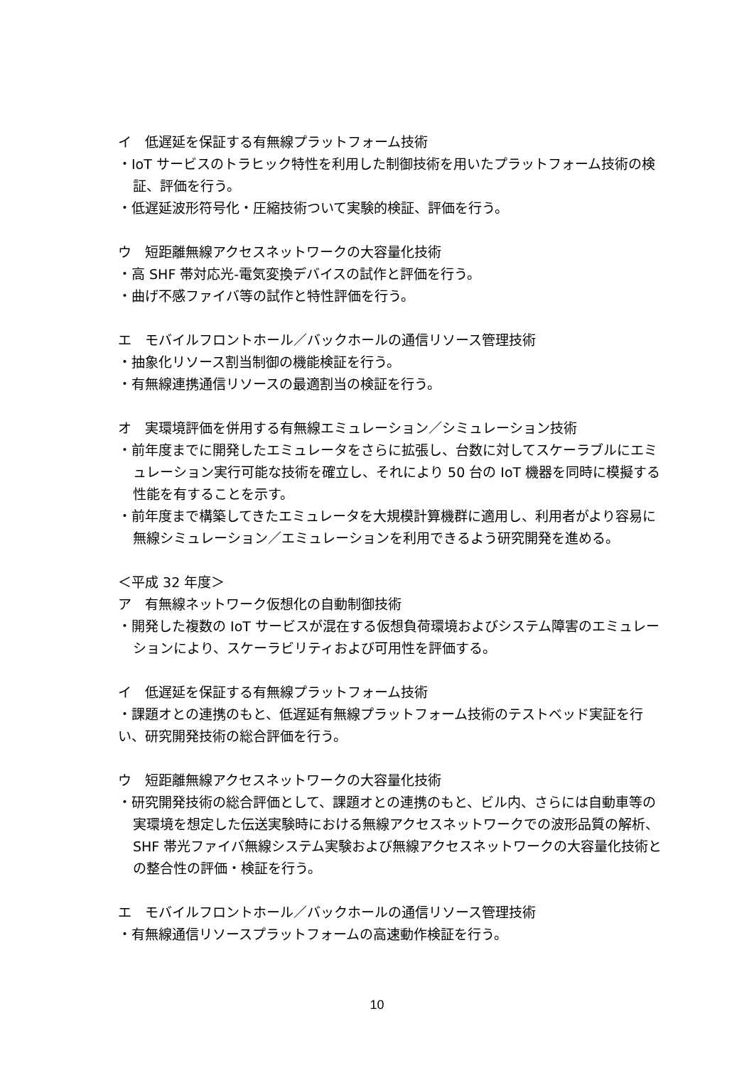イ　低遅延を保証する有無線プラットフォーム技術
・IoT サービスのトラヒック特性を利用した制御技術を用いたプラットフォーム技術の検証、評価を行う。
・低遅延波形符号化・圧縮技術ついて実験的検証、評価を行う。
ウ　短距離無線アクセスネットワークの大容量化技術
・高 SHF 帯対応光-電気変換デバイスの試作と評価を行う。
・曲げ不感ファイバ等の試作と特性評価を行う。
エ　モバイルフロントホール／バックホールの通信リソース管理技術
・抽象化リソース割当制御の機能検証を行う。
・有無線連携通信リソースの最適割当の検証を行う。
オ　実環境評価を併用する有無線エミュレーション／シミュレーション技術
・前年度までに開発したエミュレータをさらに拡張し、台数に対してスケーラブルにエミュレーション実行可能な技術を確立し、それにより 50 台の IoT 機器を同時に模擬する性能を有することを示す。
・前年度まで構築してきたエミュレータを大規模計算機群に適用し、利用者がより容易に無線シミュレーション／エミュレーションを利用できるよう研究開発を進める。
＜平成 32 年度＞
ア　有無線ネットワーク仮想化の自動制御技術
・開発した複数の IoT サービスが混在する仮想負荷環境およびシステム障害のエミュレーションにより、スケーラビリティおよび可用性を評価する。
イ　低遅延を保証する有無線プラットフォーム技術
・課題オとの連携のもと、低遅延有無線プラットフォーム技術のテストベッド実証を行い、研究開発技術の総合評価を行う。
ウ　短距離無線アクセスネットワークの大容量化技術
・研究開発技術の総合評価として、課題オとの連携のもと、ビル内、さらには自動車等の実環境を想定した伝送実験時における無線アクセスネットワークでの波形品質の解析、SHF 帯光ファイバ無線システム実験および無線アクセスネットワークの大容量化技術との整合性の評価・検証を行う。
エ　モバイルフロントホール／バックホールの通信リソース管理技術
・有無線通信リソースプラットフォームの高速動作検証を行う。
10